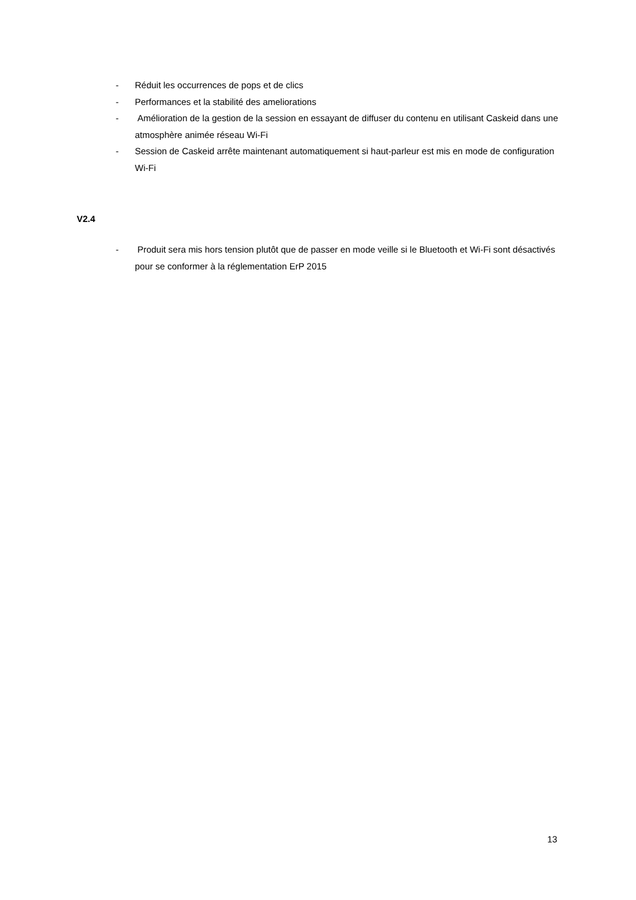- Réduit les occurrences de pops et de clics
- Performances et la stabilité des ameliorations
- Amélioration de la gestion de la session en essayant de diffuser du contenu en utilisant Caskeid dans une atmosphère animée réseau Wi-Fi
- Session de Caskeid arrête maintenant automatiquement si haut-parleur est mis en mode de configuration Wi-Fi
V2.4
- Produit sera mis hors tension plutôt que de passer en mode veille si le Bluetooth et Wi-Fi sont désactivés pour se conformer à la réglementation ErP 2015
13